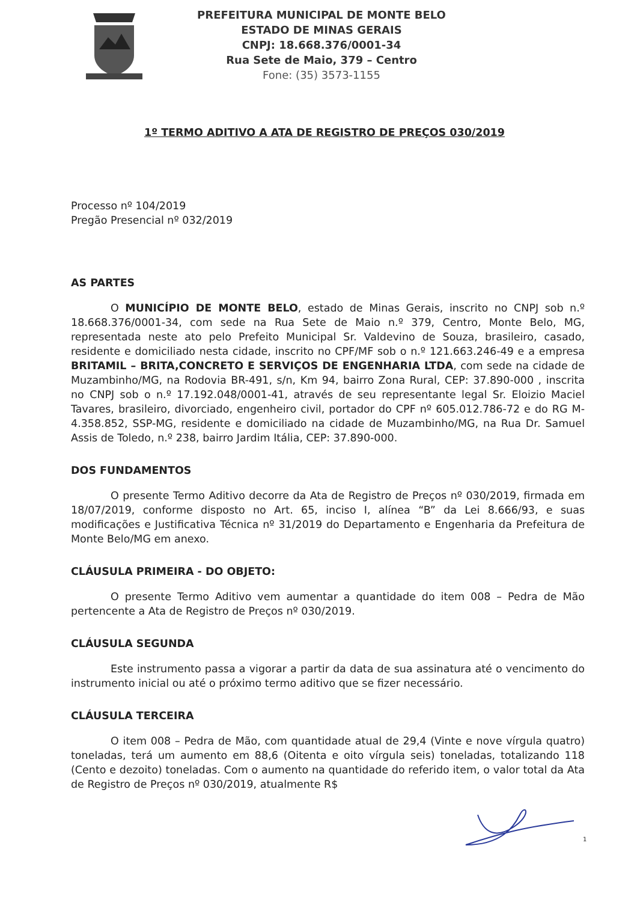PREFEITURA MUNICIPAL DE MONTE BELO
ESTADO DE MINAS GERAIS
CNPJ: 18.668.376/0001-34
Rua Sete de Maio, 379 – Centro
Fone: (35) 3573-1155
1º TERMO ADITIVO A ATA DE REGISTRO DE PREÇOS 030/2019
Processo nº 104/2019
Pregão Presencial nº 032/2019
AS PARTES
O MUNICÍPIO DE MONTE BELO, estado de Minas Gerais, inscrito no CNPJ sob n.º 18.668.376/0001-34, com sede na Rua Sete de Maio n.º 379, Centro, Monte Belo, MG, representada neste ato pelo Prefeito Municipal Sr. Valdevino de Souza, brasileiro, casado, residente e domiciliado nesta cidade, inscrito no CPF/MF sob o n.º 121.663.246-49 e a empresa BRITAMIL – BRITA,CONCRETO E SERVIÇOS DE ENGENHARIA LTDA, com sede na cidade de Muzambinho/MG, na Rodovia BR-491, s/n, Km 94, bairro Zona Rural, CEP: 37.890-000 , inscrita no CNPJ sob o n.º 17.192.048/0001-41, através de seu representante legal Sr. Eloizio Maciel Tavares, brasileiro, divorciado, engenheiro civil, portador do CPF nº 605.012.786-72 e do RG M-4.358.852, SSP-MG, residente e domiciliado na cidade de Muzambinho/MG, na Rua Dr. Samuel Assis de Toledo, n.º 238, bairro Jardim Itália, CEP: 37.890-000.
DOS FUNDAMENTOS
O presente Termo Aditivo decorre da Ata de Registro de Preços nº 030/2019, firmada em 18/07/2019, conforme disposto no Art. 65, inciso I, alínea “B” da Lei 8.666/93, e suas modificações e Justificativa Técnica nº 31/2019 do Departamento e Engenharia da Prefeitura de Monte Belo/MG em anexo.
CLÁUSULA PRIMEIRA - DO OBJETO:
O presente Termo Aditivo vem aumentar a quantidade do item 008 – Pedra de Mão pertencente a Ata de Registro de Preços nº 030/2019.
CLÁUSULA SEGUNDA
Este instrumento passa a vigorar a partir da data de sua assinatura até o vencimento do instrumento inicial ou até o próximo termo aditivo que se fizer necessário.
CLÁUSULA TERCEIRA
O item 008 – Pedra de Mão, com quantidade atual de 29,4 (Vinte e nove vírgula quatro) toneladas, terá um aumento em 88,6 (Oitenta e oito vírgula seis) toneladas, totalizando 118 (Cento e dezoito) toneladas. Com o aumento na quantidade do referido item, o valor total da Ata de Registro de Preços nº 030/2019, atualmente R$
1